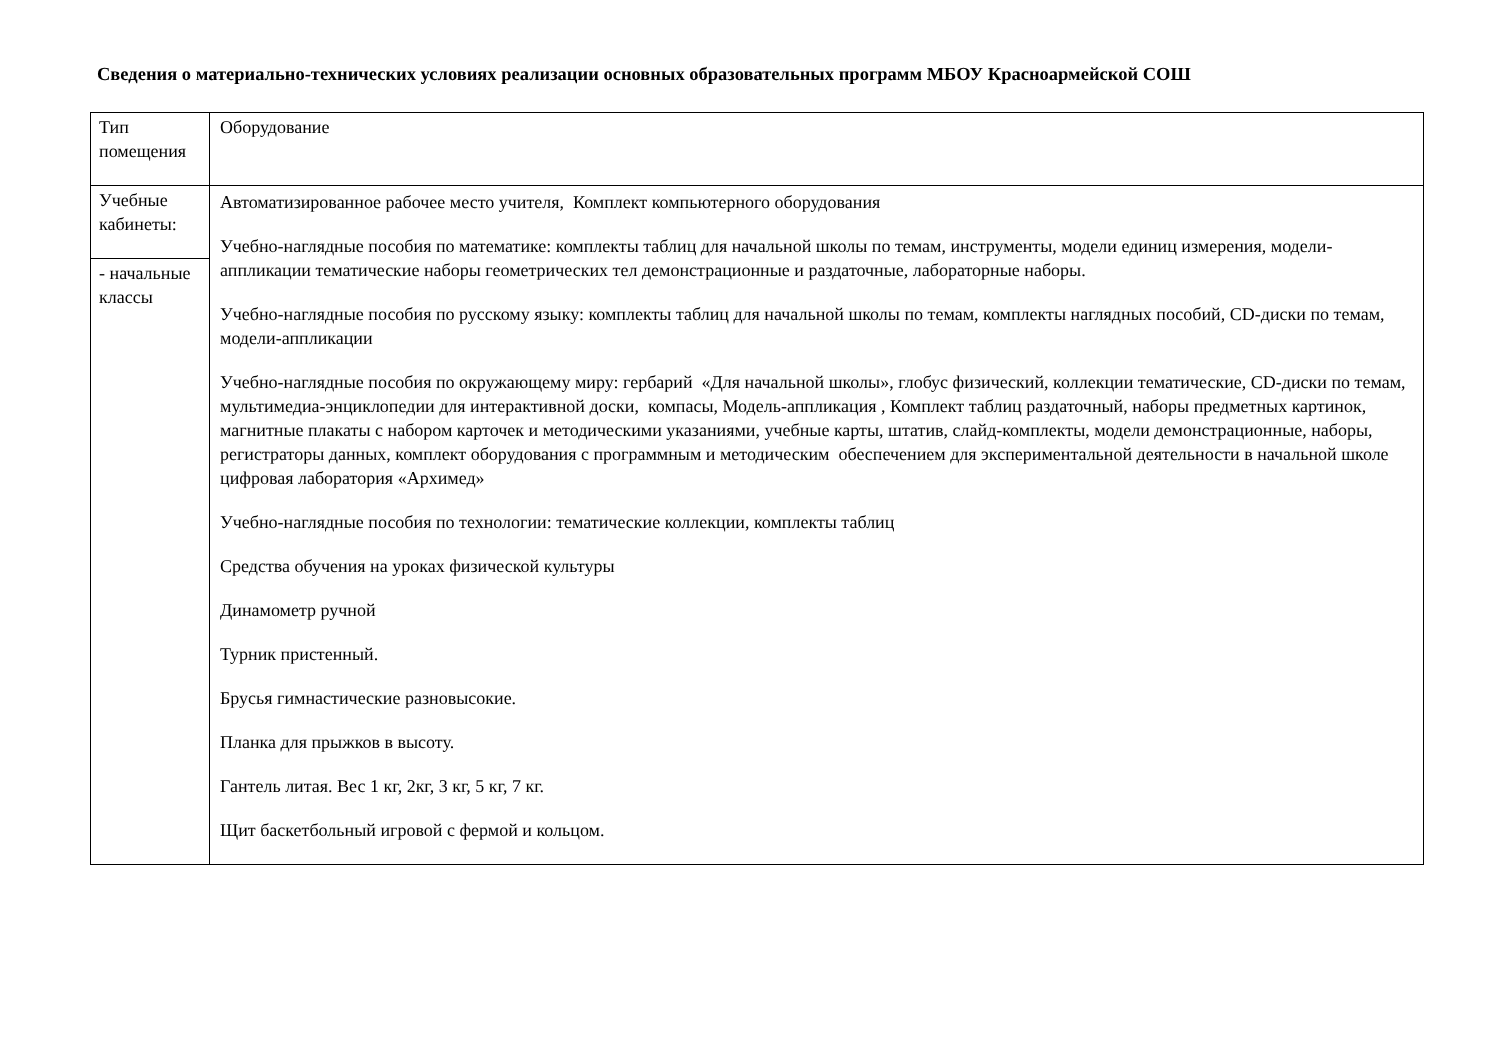Сведения о материально-технических условиях реализации основных образовательных программ МБОУ Красноармейской СОШ
| Тип помещения | Оборудование |
| Учебные кабинеты: | Автоматизированное рабочее место учителя, Комплект компьютерного оборудования Учебно-наглядные пособия по математике: комплекты таблиц для начальной школы по темам, инструменты, модели единиц измерения, модели-аппликации тематические наборы геометрических тел демонстрационные и раздаточные, лабораторные наборы. Учебно-наглядные пособия по русскому языку: комплекты таблиц для начальной школы по темам, комплекты наглядных пособий, CD-диски по темам, модели-аппликации Учебно-наглядные пособия по окружающему миру: гербарий «Для начальной школы», глобус физический, коллекции тематические, CD-диски по темам, мультимедиа-энциклопедии для интерактивной доски, компасы, Модель-аппликация , Комплект таблиц раздаточный, наборы предметных картинок, магнитные плакаты с набором карточек и методическими указаниями, учебные карты, штатив, слайд-комплекты, модели демонстрационные, наборы, регистраторы данных, комплект оборудования с программным и методическим обеспечением для экспериментальной деятельности в начальной школе цифровая лаборатория «Архимед» Учебно-наглядные пособия по технологии: тематические коллекции, комплекты таблиц Средства обучения на уроках физической культуры Динамометр ручной Турник пристенный. Брусья гимнастические разновысокие. Планка для прыжков в высоту. Гантель литая. Вес 1 кг, 2кг, 3 кг, 5 кг, 7 кг. Щит баскетбольный игровой с фермой и кольцом. |
| - начальные классы | |